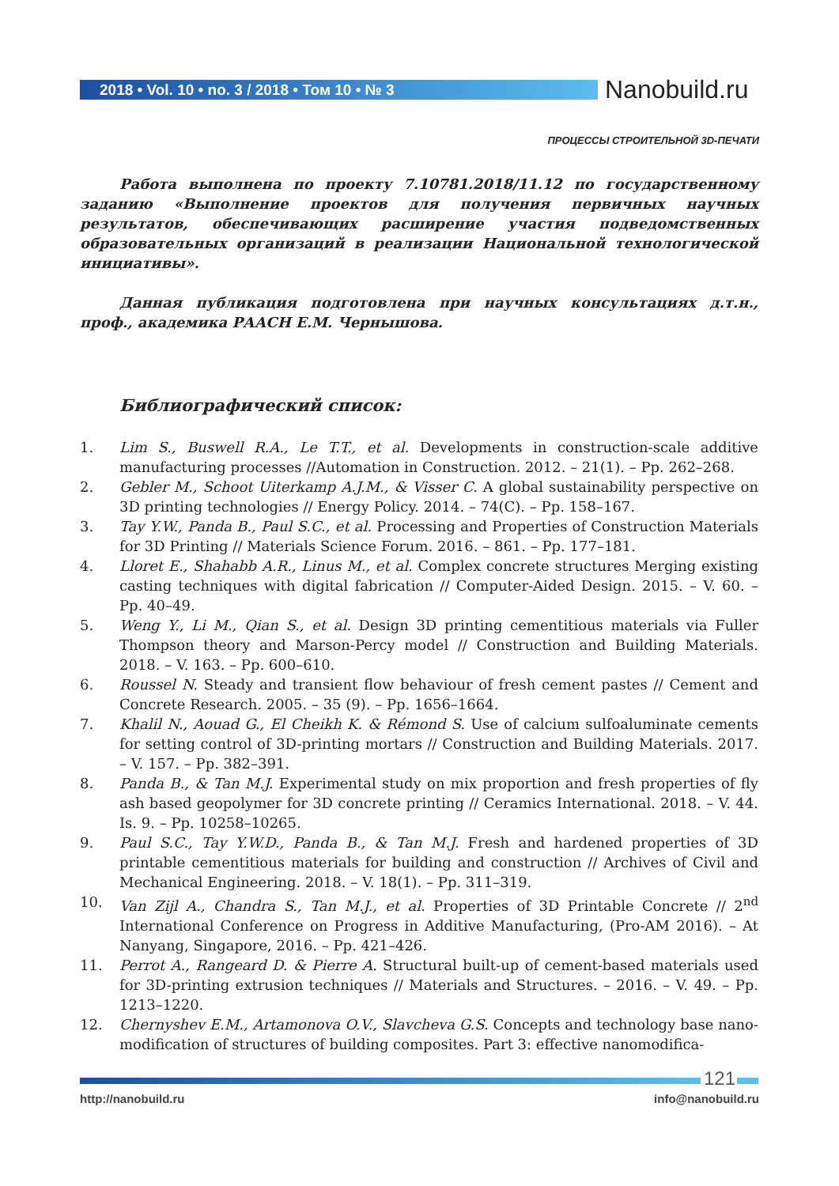2018 • Vol. 10 • no. 3 / 2018 • Том 10 • № 3 Nanobuild.ru
ПРОЦЕССЫ СТРОИТЕЛЬНОЙ 3D-ПЕЧАТИ
Работа выполнена по проекту 7.10781.2018/11.12 по государственному заданию «Выполнение проектов для получения первичных научных результатов, обеспечивающих расширение участия подведомственных образовательных организаций в реализации Национальной технологической инициативы».
Данная публикация подготовлена при научных консультациях д.т.н., проф., академика РААСН Е.М. Чернышова.
Библиографический список:
1. Lim S., Buswell R.A., Le T.T., et al. Developments in construction-scale additive manufacturing processes //Automation in Construction. 2012. – 21(1). – Pp. 262–268.
2. Gebler M., Schoot Uiterkamp A.J.M., & Visser C. A global sustainability perspective on 3D printing technologies // Energy Policy. 2014. – 74(C). – Pp. 158–167.
3. Tay Y.W., Panda B., Paul S.C., et al. Processing and Properties of Construction Materials for 3D Printing // Materials Science Forum. 2016. – 861. – Pp. 177–181.
4. Lloret E., Shahabb A.R., Linus M., et al. Complex concrete structures Merging existing casting techniques with digital fabrication // Computer-Aided Design. 2015. – V. 60. – Pp. 40–49.
5. Weng Y., Li M., Qian S., et al. Design 3D printing cementitious materials via Fuller Thompson theory and Marson-Percy model // Construction and Building Materials. 2018. – V. 163. – Pp. 600–610.
6. Roussel N. Steady and transient flow behaviour of fresh cement pastes // Cement and Concrete Research. 2005. – 35 (9). – Pp. 1656–1664.
7. Khalil N., Aouad G., El Cheikh K. & Rémond S. Use of calcium sulfoaluminate cements for setting control of 3D-printing mortars // Construction and Building Materials. 2017. – V. 157. – Pp. 382–391.
8. Panda B., & Tan M.J. Experimental study on mix proportion and fresh properties of fly ash based geopolymer for 3D concrete printing // Ceramics International. 2018. – V. 44. Is. 9. – Pp. 10258–10265.
9. Paul S.C., Tay Y.W.D., Panda B., & Tan M.J. Fresh and hardened properties of 3D printable cementitious materials for building and construction // Archives of Civil and Mechanical Engineering. 2018. – V. 18(1). – Pp. 311–319.
10. Van Zijl A., Chandra S., Tan M.J., et al. Properties of 3D Printable Concrete // 2<sup>nd</sup> International Conference on Progress in Additive Manufacturing, (Pro-AM 2016). – At Nanyang, Singapore, 2016. – Pp. 421–426.
11. Perrot A., Rangeard D. & Pierre A. Structural built-up of cement-based materials used for 3D-printing extrusion techniques // Materials and Structures. – 2016. – V. 49. – Pp. 1213–1220.
12. Chernyshev E.M., Artamonova O.V., Slavcheva G.S. Concepts and technology base nano-modification of structures of building composites. Part 3: effective nanomodifica-
121
http://nanobuild.ru info@nanobuild.ru